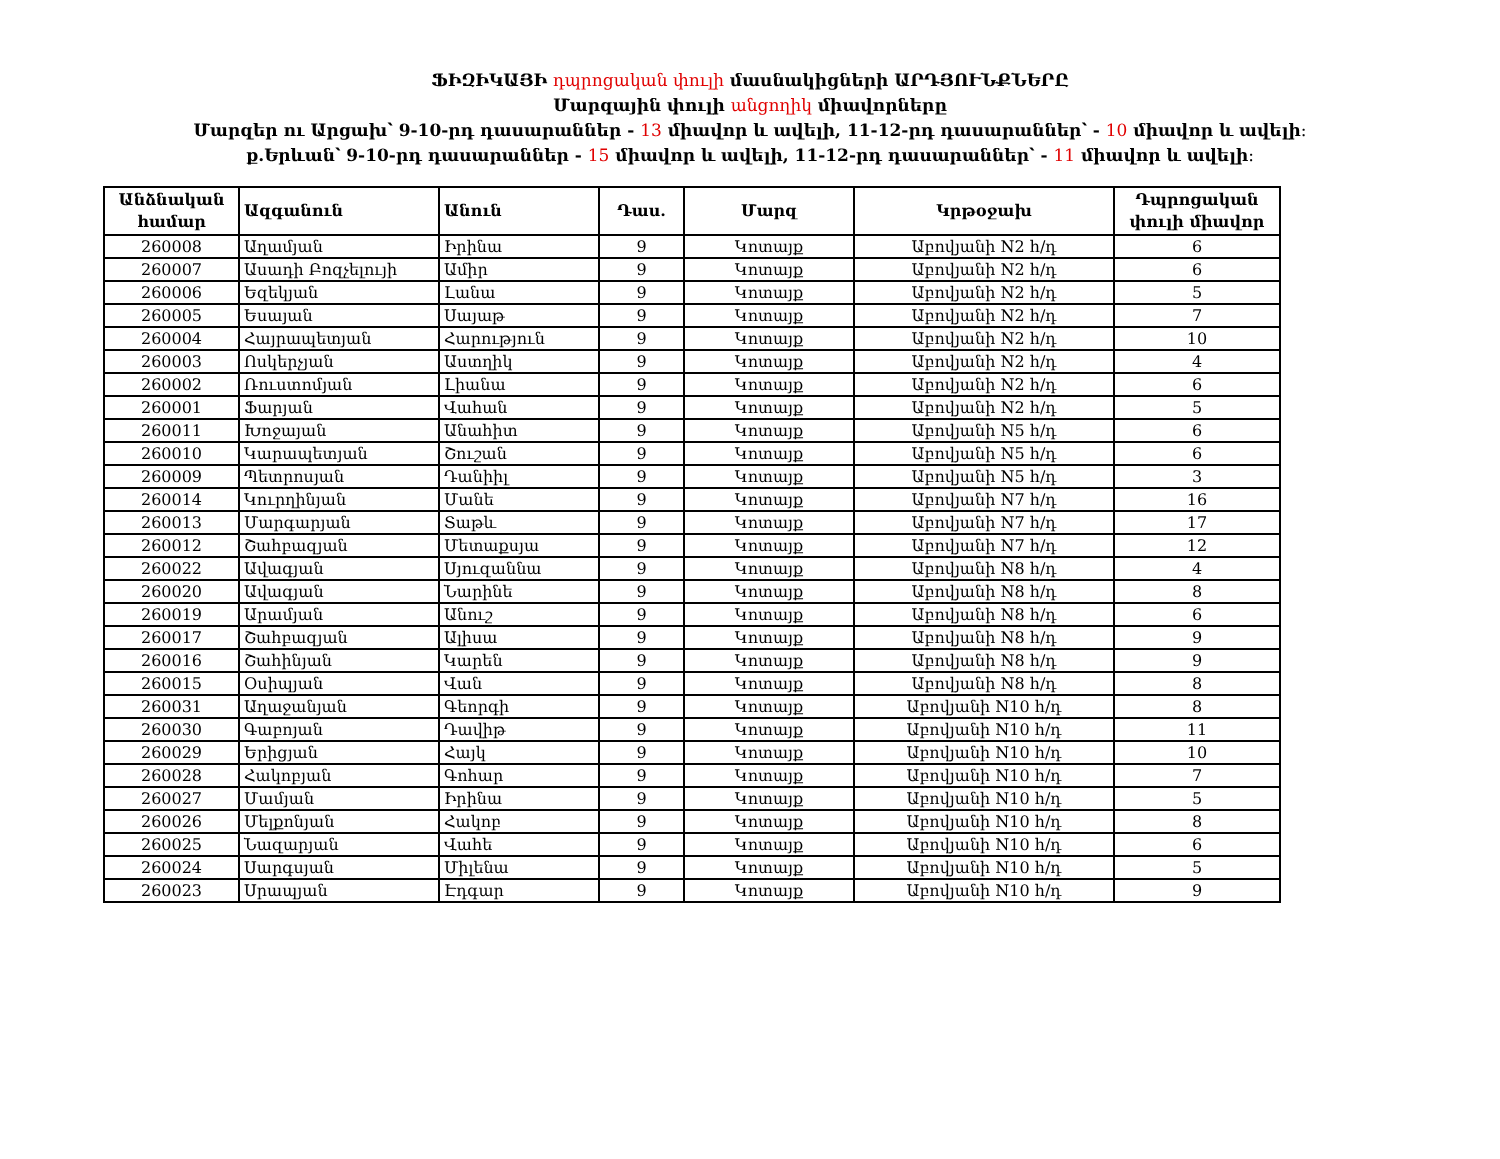ՖԻԶԻԿԱՅԻ դպրոցական փուլի մասնակիցների ԱՐԴՅՈՒՆՔՆԵՐԸ
Մարզային փուլի անցողիկ միավորները
Մարզեր ու Արցախ՝ 9-10-րդ դասարաններ - 13 միավոր և ավելի, 11-12-րդ դասարաններ՝ - 10 միավոր և ավելի։
ք.Երևան՝ 9-10-րդ դասարաններ - 15 միավոր և ավելի, 11-12-րդ դասարաններ՝ - 11 միավոր և ավելի։
| Անձնական համար | Ազգանուն | Անուն | Դաս. | Մարզ | Կրթօջախ | Դպրոցական փուլի միավոր |
| --- | --- | --- | --- | --- | --- | --- |
| 260008 | Աղամյան | Իրինա | 9 | Կոտայք | Աբովյանի N2 հ/դ | 6 |
| 260007 | Ասադի Բոզչելույի | Ամիր | 9 | Կոտայք | Աբովյանի N2 հ/դ | 6 |
| 260006 | Եզեկյան | Լանա | 9 | Կոտայք | Աբովյանի N2 հ/դ | 5 |
| 260005 | Եսայան | Սայաթ | 9 | Կոտայք | Աբովյանի N2 հ/դ | 7 |
| 260004 | Հայրապետյան | Հարություն | 9 | Կոտայք | Աբովյանի N2 հ/դ | 10 |
| 260003 | Ոսկերչյան | Աստղիկ | 9 | Կոտայք | Աբովյանի N2 հ/դ | 4 |
| 260002 | Ռուստոմյան | Լիանա | 9 | Կոտայք | Աբովյանի N2 հ/դ | 6 |
| 260001 | Ֆարյան | Վահան | 9 | Կոտայք | Աբովյանի N2 հ/դ | 5 |
| 260011 | Խոջայան | Անահիտ | 9 | Կոտայք | Աբովյանի N5 հ/դ | 6 |
| 260010 | Կարապետյան | Շուշան | 9 | Կոտայք | Աբովյանի N5 հ/դ | 6 |
| 260009 | Պետրոսյան | Դանիիլ | 9 | Կոտայք | Աբովյանի N5 հ/դ | 3 |
| 260014 | Կուրղինյան | Մանե | 9 | Կոտայք | Աբովյանի N7 հ/դ | 16 |
| 260013 | Մարգարյան | Տաթև | 9 | Կոտայք | Աբովյանի N7 հ/դ | 17 |
| 260012 | Շահբազյան | Մետաքսյա | 9 | Կոտայք | Աբովյանի N7 հ/դ | 12 |
| 260022 | Ավագյան | Սյուզաննա | 9 | Կոտայք | Աբովյանի N8 հ/դ | 4 |
| 260020 | Ավագյան | Նարինե | 9 | Կոտայք | Աբովյանի N8 հ/դ | 8 |
| 260019 | Արամյան | Անուշ | 9 | Կոտայք | Աբովյանի N8 հ/դ | 6 |
| 260017 | Շահբազյան | Ալիսա | 9 | Կոտայք | Աբովյանի N8 հ/դ | 9 |
| 260016 | Շահինյան | Կարեն | 9 | Կոտայք | Աբովյանի N8 հ/դ | 9 |
| 260015 | Օսիպյան | Վան | 9 | Կոտայք | Աբովյանի N8 հ/դ | 8 |
| 260031 | Աղաջանյան | Գեորգի | 9 | Կոտայք | Աբովյանի N10 հ/դ | 8 |
| 260030 | Գաբոյան | Դավիթ | 9 | Կոտայք | Աբովյանի N10 հ/դ | 11 |
| 260029 | Երիցյան | Հայկ | 9 | Կոտայք | Աբովյանի N10 հ/դ | 10 |
| 260028 | Հակոբյան | Գոհար | 9 | Կոտայք | Աբովյանի N10 հ/դ | 7 |
| 260027 | Մամյան | Իրինա | 9 | Կոտայք | Աբովյանի N10 հ/դ | 5 |
| 260026 | Մելքոնյան | Հակոբ | 9 | Կոտայք | Աբովյանի N10 հ/դ | 8 |
| 260025 | Նազարյան | Վահե | 9 | Կոտայք | Աբովյանի N10 հ/դ | 6 |
| 260024 | Սարգսյան | Միլենա | 9 | Կոտայք | Աբովյանի N10 հ/դ | 5 |
| 260023 | Սրապյան | Էդգար | 9 | Կոտայք | Աբովյանի N10 հ/դ | 9 |